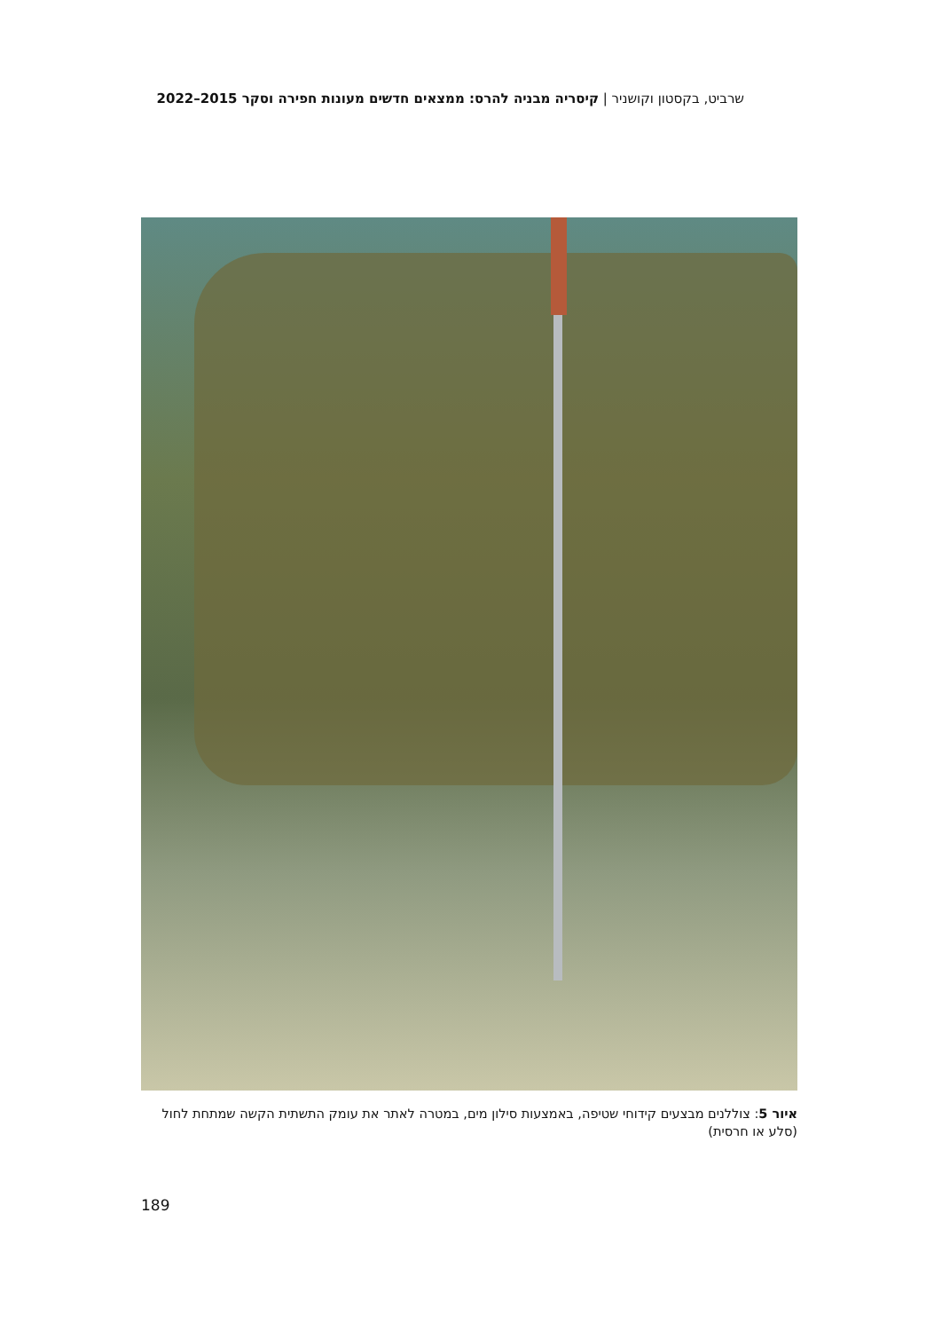שרביט, בקסטון וקושניר | קיסריה מבניה להרס: ממצאים חדשים מעונות חפירה וסקר 2015–2022
איור 5: צוללנים מבצעים קידוחי שטיפה, באמצעות סילון מים, במטרה לאתר את עומק התשתית הקשה שמתחת לחול (סלע או חרסית)
189